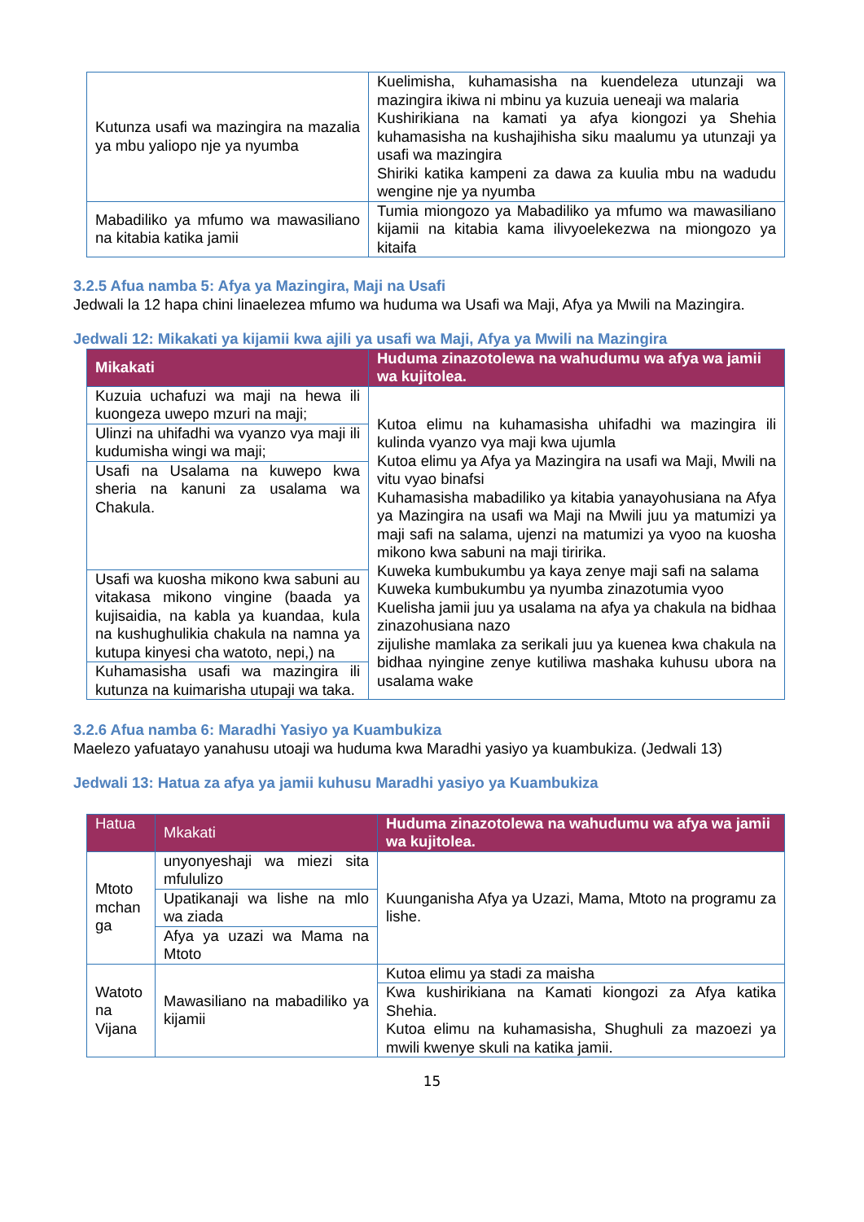| Kutunza usafi wa mazingira na mazalia ya mbu yaliopo nje ya nyumba | Kuelimisha, kuhamasisha na kuendeleza utunzaji wa mazingira ikiwa ni mbinu ya kuzuia ueneaji wa malaria Kushirikiana na kamati ya afya kiongozi ya Shehia kuhamasisha na kushajihisha siku maalumu ya utunzaji ya usafi wa mazingira Shiriki katika kampeni za dawa za kuulia mbu na wadudu wengine nje ya nyumba |
| Mabadiliko ya mfumo wa mawasiliano na kitabia katika jamii | Tumia miongozo ya Mabadiliko ya mfumo wa mawasiliano kijamii na kitabia kama ilivyoelekezwa na miongozo ya kitaifa |
3.2.5 Afua namba 5: Afya ya Mazingira, Maji na Usafi
Jedwali la 12 hapa chini linaelezea mfumo wa huduma wa Usafi wa Maji, Afya ya Mwili na Mazingira.
Jedwali 12: Mikakati ya kijamii kwa ajili ya usafi wa Maji, Afya ya Mwili na Mazingira
| Mikakati | Huduma zinazotolewa na wahudumu wa afya wa jamii wa kujitolea. |
| --- | --- |
| Kuzuia uchafuzi wa maji na hewa ili kuongeza uwepo mzuri na maji; | Kutoa elimu na kuhamasisha uhifadhi wa mazingira ili kulinda vyanzo vya maji kwa ujumla Kutoa elimu ya Afya ya Mazingira na usafi wa Maji, Mwili na vitu vyao binafsi Kuhamasisha mabadiliko ya kitabia yanayohusiana na Afya ya Mazingira na usafi wa Maji na Mwili juu ya matumizi ya maji safi na salama, ujenzi na matumizi ya vyoo na kuosha mikono kwa sabuni na maji tiririka. Kuweka kumbukumbu ya kaya zenye maji safi na salama Kuweka kumbukumbu ya nyumba zinazotumia vyoo Kuelisha jamii juu ya usalama na afya ya chakula na bidhaa zinazohusiana nazo zijulishe mamlaka za serikali juu ya kuenea kwa chakula na bidhaa nyingine zenye kutiliwa mashaka kuhusu ubora na usalama wake |
| Ulinzi na uhifadhi wa vyanzo vya maji ili kudumisha wingi wa maji; | |
| Usafi na Usalama na kuwepo kwa sheria na kanuni za usalama wa Chakula. | |
| Usafi wa kuosha mikono kwa sabuni au vitakasa mikono vingine (baada ya kujisaidia, na kabla ya kuandaa, kula na kushughulikia chakula na namna ya kutupa kinyesi cha watoto, nepi,) na | |
| Kuhamasisha usafi wa mazingira ili kutunza na kuimarisha utupaji wa taka. | |
3.2.6 Afua namba 6: Maradhi Yasiyo ya Kuambukiza
Maelezo yafuatayo yanahusu utoaji wa huduma kwa Maradhi yasiyo ya kuambukiza. (Jedwali 13)
Jedwali 13: Hatua za afya ya jamii kuhusu Maradhi yasiyo ya Kuambukiza
| Hatua | Mkakati | Huduma zinazotolewa na wahudumu wa afya wa jamii wa kujitolea. |
| --- | --- | --- |
| Mtoto mchan ga | unyonyeshaji wa miezi sita mfululizo | Kuunganisha Afya ya Uzazi, Mama, Mtoto na programu za lishe. |
| | Upatikanaji wa lishe na mlo wa ziada | |
| | Afya ya uzazi wa Mama na Mtoto | |
| Watoto na Vijana | Mawasiliano na mabadiliko ya kijamii | Kutoa elimu ya stadi za maisha |
| | | Kwa kushirikiana na Kamati kiongozi za Afya katika Shehia. Kutoa elimu na kuhamasisha, Shughuli za mazoezi ya mwili kwenye skuli na katika jamii. |
15